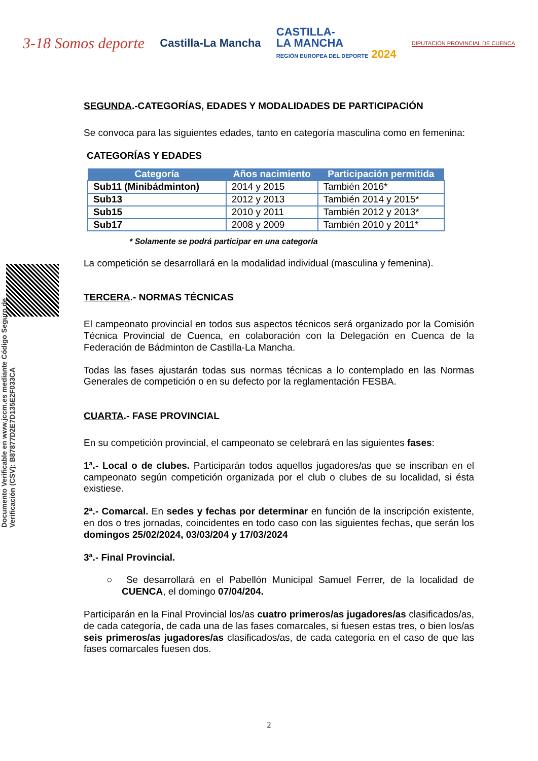3-18 Somos deporte
Castilla-La Mancha
CASTILLA-
LA MANCHA
REGIÓN EUROPEA DEL DEPORTE 2024
DIPUTACION PROVINCIAL DE CUENCA
Documento Verificable en www.jccm.es mediante Código Seguro de Verificación (CSV): B87877D2E7D135E2F033CA
SEGUNDA.-CATEGORÍAS, EDADES Y MODALIDADES DE PARTICIPACIÓN
Se convoca para las siguientes edades, tanto en categoría masculina como en femenina:
CATEGORÍAS Y EDADES
| Categoría | Años nacimiento | Participación permitida |
| --- | --- | --- |
| Sub11 (Minibádminton) | 2014 y 2015 | También 2016* |
| Sub13 | 2012 y 2013 | También 2014 y 2015* |
| Sub15 | 2010 y 2011 | También 2012 y 2013* |
| Sub17 | 2008 y 2009 | También 2010 y 2011* |
* Solamente se podrá participar en una categoría
La competición se desarrollará en la modalidad individual (masculina y femenina).
TERCERA.- NORMAS TÉCNICAS
El campeonato provincial en todos sus aspectos técnicos será organizado por la Comisión Técnica Provincial de Cuenca, en colaboración con la Delegación en Cuenca de la Federación de Bádminton de Castilla-La Mancha.
Todas las fases ajustarán todas sus normas técnicas a lo contemplado en las Normas Generales de competición o en su defecto por la reglamentación FESBA.
CUARTA.- FASE PROVINCIAL
En su competición provincial, el campeonato se celebrará en las siguientes fases:
1ª.- Local o de clubes. Participarán todos aquellos jugadores/as que se inscriban en el campeonato según competición organizada por el club o clubes de su localidad, si ésta existiese.
2ª.- Comarcal. En sedes y fechas por determinar en función de la inscripción existente, en dos o tres jornadas, coincidentes en todo caso con las siguientes fechas, que serán los domingos 25/02/2024, 03/03/204 y 17/03/2024
3ª.- Final Provincial.
○ Se desarrollará en el Pabellón Municipal Samuel Ferrer, de la localidad de CUENCA, el domingo 07/04/204.
Participarán en la Final Provincial los/as cuatro primeros/as jugadores/as clasificados/as, de cada categoría, de cada una de las fases comarcales, si fuesen estas tres, o bien los/as seis primeros/as jugadores/as clasificados/as, de cada categoría en el caso de que las fases comarcales fuesen dos.
2